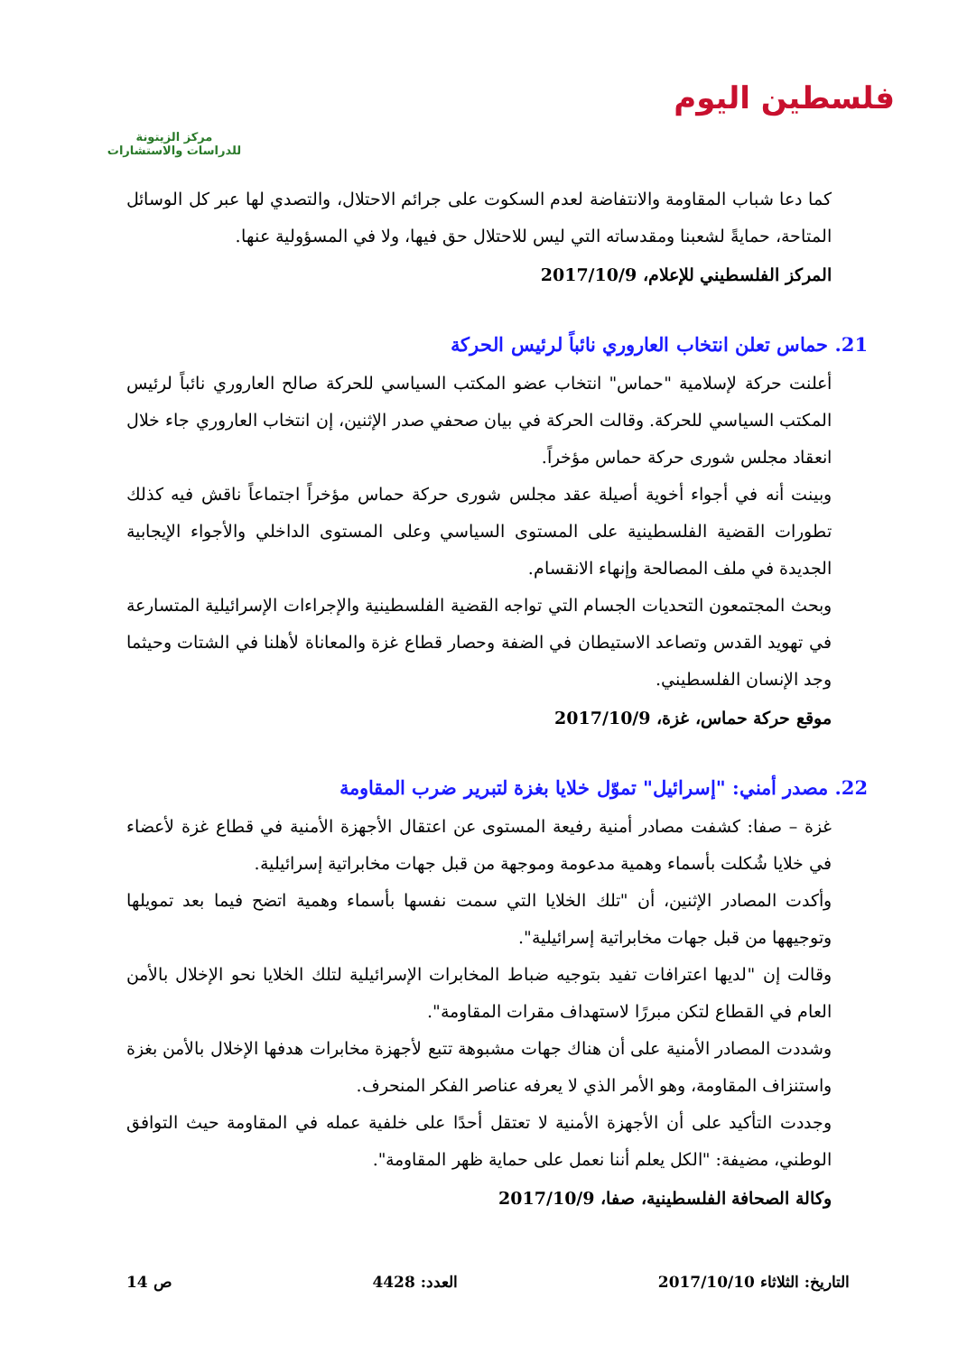فلسطين اليوم
مركز الزيتونة
للدراسات والاستشارات
كما دعا شباب المقاومة والانتفاضة لعدم السكوت على جرائم الاحتلال، والتصدي لها عبر كل الوسائل المتاحة، حمايةً لشعبنا ومقدساته التي ليس للاحتلال حق فيها، ولا في المسؤولية عنها.
المركز الفلسطيني للإعلام، 2017/10/9
21. حماس تعلن انتخاب العاروري نائباً لرئيس الحركة
أعلنت حركة لإسلامية "حماس" انتخاب عضو المكتب السياسي للحركة صالح العاروري نائباً لرئيس المكتب السياسي للحركة. وقالت الحركة في بيان صحفي صدر الإثنين، إن انتخاب العاروري جاء خلال انعقاد مجلس شورى حركة حماس مؤخراً.
وبينت أنه في أجواء أخوية أصيلة عقد مجلس شورى حركة حماس مؤخراً اجتماعاً ناقش فيه كذلك تطورات القضية الفلسطينية على المستوى السياسي وعلى المستوى الداخلي والأجواء الإيجابية الجديدة في ملف المصالحة وإنهاء الانقسام.
وبحث المجتمعون التحديات الجسام التي تواجه القضية الفلسطينية والإجراءات الإسرائيلية المتسارعة في تهويد القدس وتصاعد الاستيطان في الضفة وحصار قطاع غزة والمعاناة لأهلنا في الشتات وحيثما وجد الإنسان الفلسطيني.
موقع حركة حماس، غزة، 2017/10/9
22. مصدر أمني: "إسرائيل" تموّل خلايا بغزة لتبرير ضرب المقاومة
غزة – صفا: كشفت مصادر أمنية رفيعة المستوى عن اعتقال الأجهزة الأمنية في قطاع غزة لأعضاء في خلايا شُكلت بأسماء وهمية مدعومة وموجهة من قبل جهات مخابراتية إسرائيلية.
وأكدت المصادر الإثنين، أن "تلك الخلايا التي سمت نفسها بأسماء وهمية اتضح فيما بعد تمويلها وتوجيهها من قبل جهات مخابراتية إسرائيلية".
وقالت إن "لديها اعترافات تفيد بتوجيه ضباط المخابرات الإسرائيلية لتلك الخلايا نحو الإخلال بالأمن العام في القطاع لتكن مبررًا لاستهداف مقرات المقاومة".
وشددت المصادر الأمنية على أن هناك جهات مشبوهة تتبع لأجهزة مخابرات هدفها الإخلال بالأمن بغزة واستنزاف المقاومة، وهو الأمر الذي لا يعرفه عناصر الفكر المنحرف.
وجددت التأكيد على أن الأجهزة الأمنية لا تعتقل أحدًا على خلفية عمله في المقاومة حيث التوافق الوطني، مضيفة: "الكل يعلم أننا نعمل على حماية ظهر المقاومة".
وكالة الصحافة الفلسطينية، صفا، 2017/10/9
التاريخ: الثلاثاء 2017/10/10 العدد: 4428 ص 14